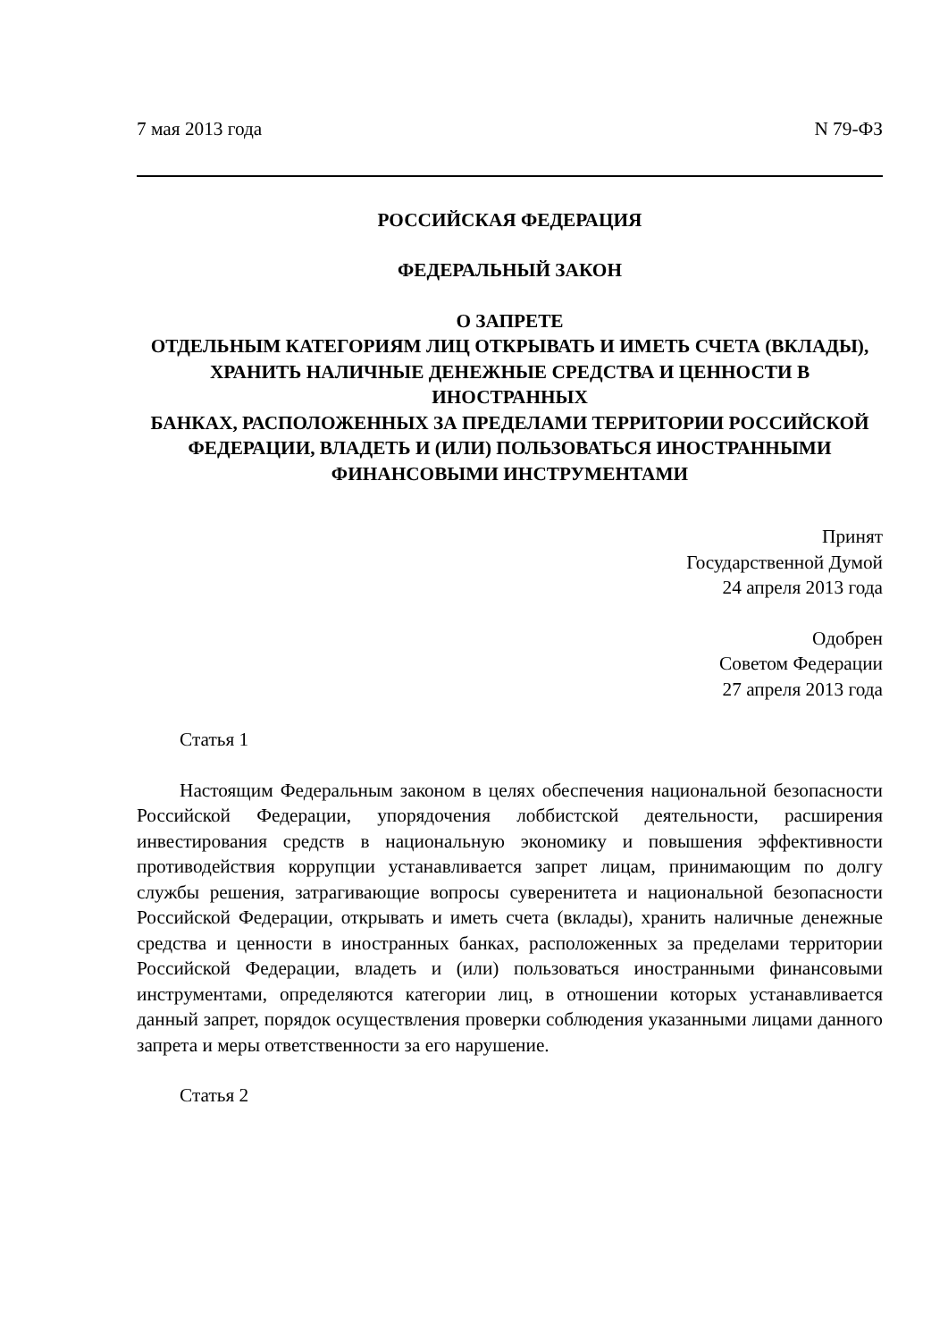7 мая 2013 года N 79-ФЗ
РОССИЙСКАЯ ФЕДЕРАЦИЯ
ФЕДЕРАЛЬНЫЙ ЗАКОН
О ЗАПРЕТЕ
ОТДЕЛЬНЫМ КАТЕГОРИЯМ ЛИЦ ОТКРЫВАТЬ И ИМЕТЬ СЧЕТА (ВКЛАДЫ),
ХРАНИТЬ НАЛИЧНЫЕ ДЕНЕЖНЫЕ СРЕДСТВА И ЦЕННОСТИ В ИНОСТРАННЫХ
БАНКАХ, РАСПОЛОЖЕННЫХ ЗА ПРЕДЕЛАМИ ТЕРРИТОРИИ РОССИЙСКОЙ
ФЕДЕРАЦИИ, ВЛАДЕТЬ И (ИЛИ) ПОЛЬЗОВАТЬСЯ ИНОСТРАННЫМИ
ФИНАНСОВЫМИ ИНСТРУМЕНТАМИ
Принят
Государственной Думой
24 апреля 2013 года
Одобрен
Советом Федерации
27 апреля 2013 года
Статья 1
Настоящим Федеральным законом в целях обеспечения национальной безопасности Российской Федерации, упорядочения лоббистской деятельности, расширения инвестирования средств в национальную экономику и повышения эффективности противодействия коррупции устанавливается запрет лицам, принимающим по долгу службы решения, затрагивающие вопросы суверенитета и национальной безопасности Российской Федерации, открывать и иметь счета (вклады), хранить наличные денежные средства и ценности в иностранных банках, расположенных за пределами территории Российской Федерации, владеть и (или) пользоваться иностранными финансовыми инструментами, определяются категории лиц, в отношении которых устанавливается данный запрет, порядок осуществления проверки соблюдения указанными лицами данного запрета и меры ответственности за его нарушение.
Статья 2